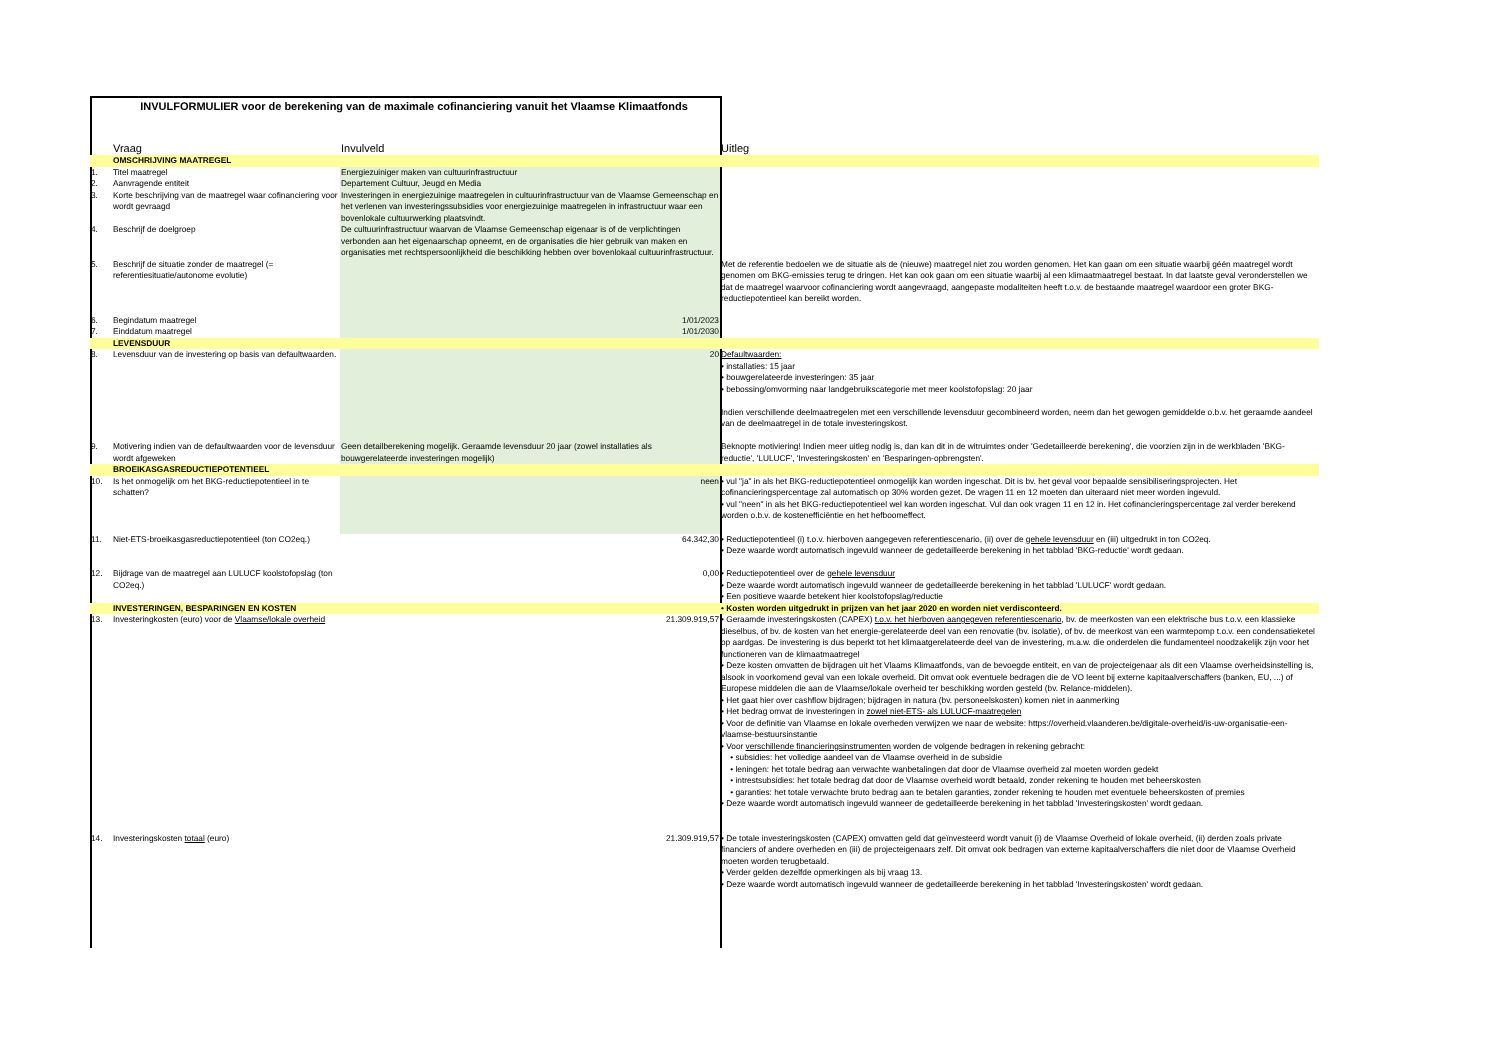INVULFORMULIER voor de berekening van de maximale cofinanciering vanuit het Vlaamse Klimaatfonds
| | Vraag | Invulveld | Uitleg |
| --- | --- | --- | --- |
| | OMSCHRIJVING MAATREGEL | | |
| 1. | Titel maatregel | Energiezuiniger maken van cultuurinfrastructuur | |
| 2. | Aanvragende entiteit | Departement Cultuur, Jeugd en Media | |
| 3. | Korte beschrijving van de maatregel waar cofinanciering voor wordt gevraagd | Investeringen in energiezuinige maatregelen in cultuurinfrastructuur van de Vlaamse Gemeenschap en het verlenen van investeringssubsidies voor energiezuinige maatregelen in infrastructuur waar een bovenlokale cultuurwerking plaatsvindt. | |
| 4. | Beschrijf de doelgroep | De cultuurinfrastructuur waarvan de Vlaamse Gemeenschap eigenaar is of de verplichtingen verbonden aan het eigenaarschap opneemt, en de organisaties die hier gebruik van maken en organisaties met rechtspersoonlijkheid die beschikking hebben over bovenlokaal cultuurinfrastructuur. | |
| 5. | Beschrijf de situatie zonder de maatregel (= referentiesituatie/autonome evolutie) | | Met de referentie bedoelen we de situatie als de (nieuwe) maatregel niet zou worden genomen. Het kan gaan om een situatie waarbij géén maatregel wordt genomen om BKG-emissies terug te dringen. Het kan ook gaan om een situatie waarbij al een klimaatmaatregel bestaat. In dat laatste geval veronderstellen we dat de maatregel waarvoor cofinanciering wordt aangevraagd, aangepaste modaliteiten heeft t.o.v. de bestaande maatregel waardoor een groter BKG-reductiepotentieel kan bereikt worden. |
| 6. | Begindatum maatregel | 1/01/2023 | |
| 7. | Einddatum maatregel | 1/01/2030 | |
| | LEVENSDUUR | | |
| 8. | Levensduur van de investering op basis van defaultwaarden. | 20 | Defaultwaarden: • installaties: 15 jaar • bouwgerelateerde investeringen: 35 jaar • bebossing/omvorming naar landgebruikscategorie met meer koolstofopslag: 20 jaar Indien verschillende deelmaatregelen met een verschillende levensduur gecombineerd worden, neem dan het gewogen gemiddelde o.b.v. het geraamde aandeel van de deelmaatregel in de totale investeringskost. |
| 9. | Motivering indien van de defaultwaarden voor de levensduur wordt afgeweken | Geen detailberekening mogelijk. Geraamde levensduur 20 jaar (zowel installaties als bouwgerelateerde investeringen mogelijk) | Beknopte motiviering! Indien meer uitleg nodig is, dan kan dit in de witruimtes onder 'Gedetailleerde berekening', die voorzien zijn in de werkbladen 'BKG-reductie', 'LULUCF', 'Investeringskosten' en 'Besparingen-opbrengsten'. |
| | BROEIKASGASREDUCTIEPOTENTIEEL | | |
| 10. | Is het onmogelijk om het BKG-reductiepotentieel in te schatten? | neen | • vul "ja" in als het BKG-reductiepotentieel onmogelijk kan worden ingeschat. Dit is bv. het geval voor bepaalde sensibiliseringsprojecten. Het cofinancieringspercentage zal automatisch op 30% worden gezet. De vragen 11 en 12 moeten dan uiteraard niet meer worden ingevuld. • vul "neen" in als het BKG-reductiepotentieel wel kan worden ingeschat. Vul dan ook vragen 11 en 12 in. Het cofinancieringspercentage zal verder berekend worden o.b.v. de kostenefficiëntie en het hefboomeffect. |
| 11. | Niet-ETS-broeikasgasreductiepotentieel (ton CO2eq.) | 64.342,30 | • Reductiepotentieel (i) t.o.v. hierboven aangegeven referentiescenario, (ii) over de gehele levensduur en (iii) uitgedrukt in ton CO2eq. • Deze waarde wordt automatisch ingevuld wanneer de gedetailleerde berekening in het tabblad 'BKG-reductie' wordt gedaan. |
| 12. | Bijdrage van de maatregel aan LULUCF koolstofopslag (ton CO2eq.) | 0,00 | • Reductiepotentieel over de gehele levensduur • Deze waarde wordt automatisch ingevuld wanneer de gedetailleerde berekening in het tabblad 'LULUCF' wordt gedaan. • Een positieve waarde betekent hier koolstofopslag/reductie |
| | INVESTERINGEN, BESPARINGEN EN KOSTEN | | • Kosten worden uitgedrukt in prijzen van het jaar 2020 en worden niet verdisconteerd. |
| 13. | Investeringkosten (euro) voor de Vlaamse/lokale overheid | 21.309.919,57 | • Geraamde investeringskosten (CAPEX) t.o.v. het hierboven aangegeven referentiescenario , bv. de meerkosten van een elektrische bus t.o.v. een klassieke dieselbus, of bv. de kosten van het energie-gerelateerde deel van een renovatie (bv. isolatie), of bv. de meerkost van een warmtepomp t.o.v. een condensatieketel op aardgas. De investering is dus beperkt tot het klimaatgerelateerde deel van de investering, m.a.w. die onderdelen die fundamenteel noodzakelijk zijn voor het functioneren van de klimaatmaatregel • Deze kosten omvatten de bijdragen uit het Vlaams Klimaatfonds, van de bevoegde entiteit, en van de projecteigenaar als dit een Vlaamse overheidsinstelling is, alsook in voorkomend geval van een lokale overheid. Dit omvat ook eventuele bedragen die de VO leent bij externe kapitaalverschaffers (banken, EU, ...) of Europese middelen die aan de Vlaamse/lokale overheid ter beschikking worden gesteld (bv. Relance-middelen). • Het gaat hier over cashflow bijdragen; bijdragen in natura (bv. personeelskosten) komen niet in aanmerking • Het bedrag omvat de investeringen in zowel niet-ETS- als LULUCF-maatregelen • Voor de definitie van Vlaamse en lokale overheden verwijzen we naar de website: https://overheid.vlaanderen.be/digitale-overheid/is-uw-organisatie-een-vlaamse-bestuursinstantie • Voor verschillende financieringsinstrumenten worden de volgende bedragen in rekening gebracht: • subsidies: het volledige aandeel van de Vlaamse overheid in de subsidie • leningen: het totale bedrag aan verwachte wanbetalingen dat door de Vlaamse overheid zal moeten worden gedekt • intrestsubsidies: het totale bedrag dat door de Vlaamse overheid wordt betaald, zonder rekening te houden met beheerskosten • garanties: het totale verwachte bruto bedrag aan te betalen garanties, zonder rekening te houden met eventuele beheerskosten of premies • Deze waarde wordt automatisch ingevuld wanneer de gedetailleerde berekening in het tabblad 'Investeringskosten' wordt gedaan. |
| 14. | Investeringskosten totaal (euro) | 21.309.919,57 | • De totale investeringskosten (CAPEX) omvatten geld dat geïnvesteerd wordt vanuit (i) de Vlaamse Overheid of lokale overheid, (ii) derden zoals private financiers of andere overheden en (iii) de projecteigenaars zelf. Dit omvat ook bedragen van externe kapitaalverschaffers die níet door de Vlaamse Overheid moeten worden terugbetaald. • Verder gelden dezelfde opmerkingen als bij vraag 13. • Deze waarde wordt automatisch ingevuld wanneer de gedetailleerde berekening in het tabblad 'Investeringskosten' wordt gedaan. |